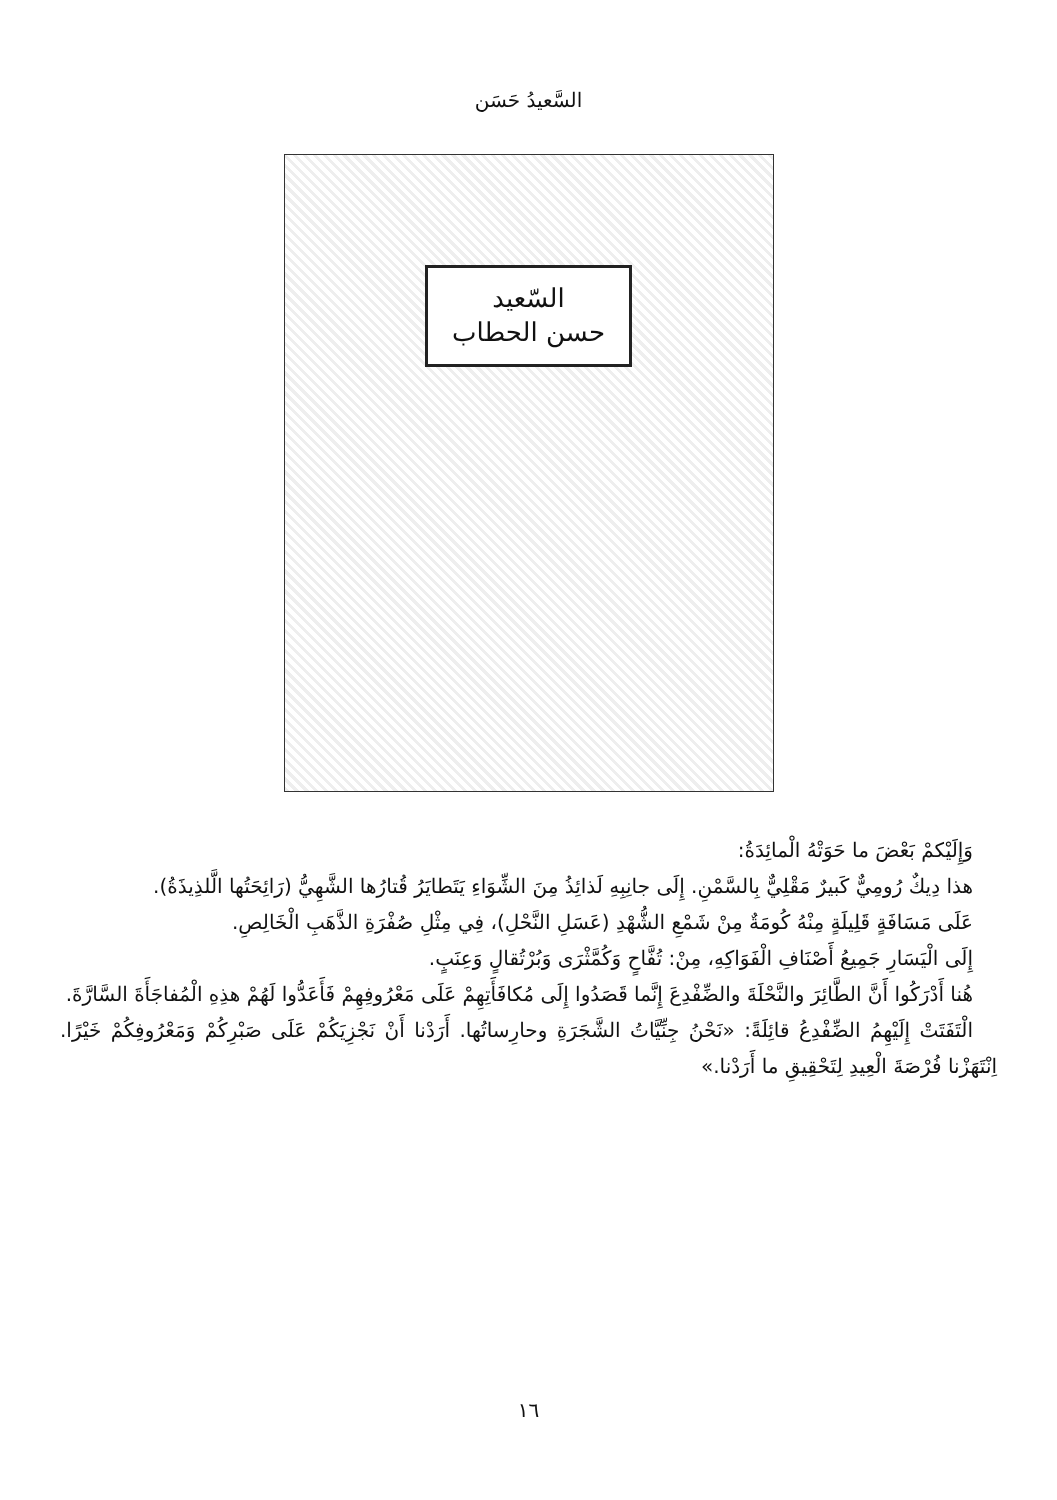السَّعيدُ حَسَن
السّعيد
حسن الحطاب
وَإِلَيْكمْ بَعْضَ ما حَوَتْهُ الْمائِدَةُ:
هذا دِيكٌ رُومِيٌّ كَبيرٌ مَقْلِيٌّ بِالسَّمْنِ. إِلَى جانِبِهِ لَذائِذُ مِنَ الشِّوَاءِ يَتَطايَرُ قُتارُها الشَّهِيُّ (رَائِحَتُها الَّلذِيذَةُ).
عَلَى مَسَافَةٍ قَلِيلَةٍ مِنْهُ كُومَةٌ مِنْ شَمْعِ الشُّهْدِ (عَسَلِ النَّحْلِ)، فِي مِثْلِ صُفْرَةِ الذَّهَبِ الْخَالِصِ.
إِلَى الْيَسَارِ جَمِيعُ أَصْنَافِ الْفَوَاكِهِ، مِنْ: تُفَّاحٍ وَكُمَّثْرَى وَبُرْتُقالٍ وَعِنَبٍ.
هُنا أَدْرَكُوا أَنَّ الطَّائِرَ والنَّحْلَةَ والضِّفْدِعَ إِنَّما قَصَدُوا إِلَى مُكافَأَتِهِمْ عَلَى مَعْرُوفِهِمْ فَأَعَدُّوا لَهُمْ هذِهِ الْمُفاجَأَةَ السَّارَّةَ.
الْتَفَتَتْ إِلَيْهِمُ الضِّفْدِعُ قائِلَةً: «نَحْنُ جِنِّيَّاتُ الشَّجَرَةِ وحارِساتُها. أَرَدْنا أَنْ نَجْزِيَكُمْ عَلَى صَبْرِكُمْ وَمَعْرُوفِكُمْ خَيْرًا. اِنْتَهَزْنا فُرْصَةَ الْعِيدِ لِتَحْقِيقِ ما أَرَدْنا.»
١٦